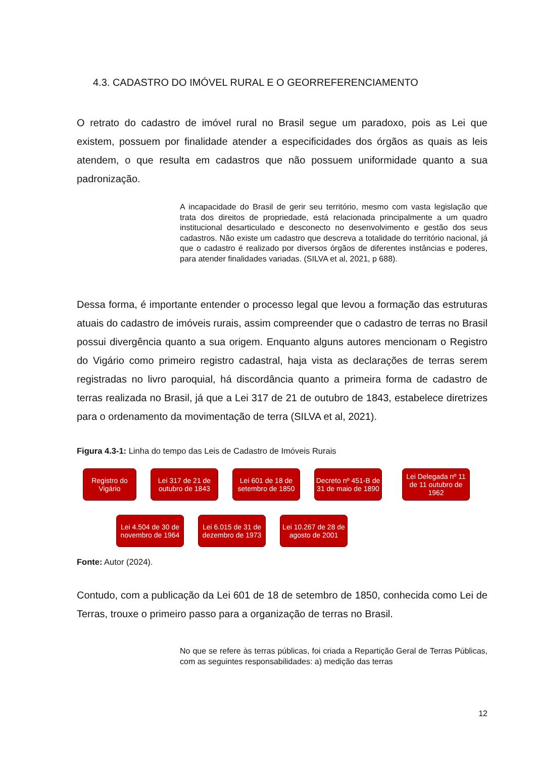4.3. CADASTRO DO IMÓVEL RURAL E O GEORREFERENCIAMENTO
O retrato do cadastro de imóvel rural no Brasil segue um paradoxo, pois as Lei que existem, possuem por finalidade atender a especificidades dos órgãos as quais as leis atendem, o que resulta em cadastros que não possuem uniformidade quanto a sua padronização.
A incapacidade do Brasil de gerir seu território, mesmo com vasta legislação que trata dos direitos de propriedade, está relacionada principalmente a um quadro institucional desarticulado e desconecto no desenvolvimento e gestão dos seus cadastros. Não existe um cadastro que descreva a totalidade do território nacional, já que o cadastro é realizado por diversos órgãos de diferentes instâncias e poderes, para atender finalidades variadas. (SILVA et al, 2021, p 688).
Dessa forma, é importante entender o processo legal que levou a formação das estruturas atuais do cadastro de imóveis rurais, assim compreender que o cadastro de terras no Brasil possui divergência quanto a sua origem. Enquanto alguns autores mencionam o Registro do Vigário como primeiro registro cadastral, haja vista as declarações de terras serem registradas no livro paroquial, há discordância quanto a primeira forma de cadastro de terras realizada no Brasil, já que a Lei 317 de 21 de outubro de 1843, estabelece diretrizes para o ordenamento da movimentação de terra (SILVA et al, 2021).
Figura 4.3-1: Linha do tempo das Leis de Cadastro de Imóveis Rurais
Registro do Vigário
Lei 317 de 21 de outubro de 1843
Lei 601 de 18 de setembro de 1850
Decreto nº 451-B de 31 de maio de 1890
Lei Delegada nº 11 de 11 outubro de 1962
Lei 4.504 de 30 de novembro de 1964
Lei 6.015 de 31 de dezembro de 1973
Lei 10.267 de 28 de agosto de 2001
Fonte: Autor (2024).
Contudo, com a publicação da Lei 601 de 18 de setembro de 1850, conhecida como Lei de Terras, trouxe o primeiro passo para a organização de terras no Brasil.
No que se refere às terras públicas, foi criada a Repartição Geral de Terras Públicas, com as seguintes responsabilidades: a) medição das terras
12